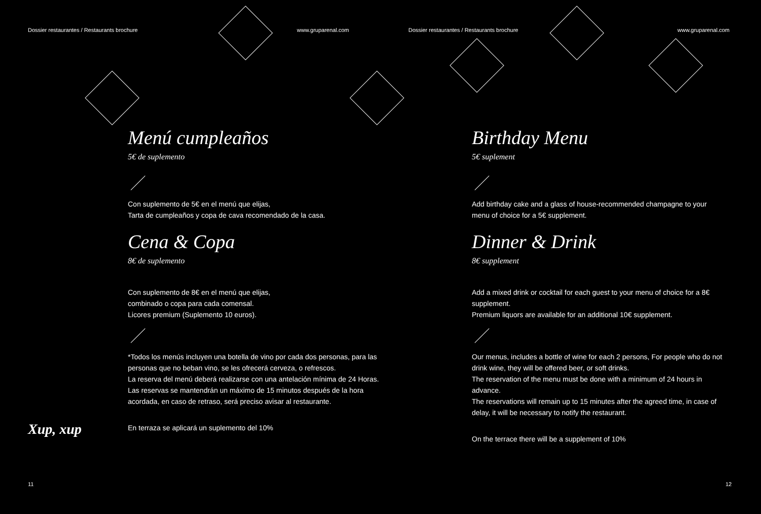Dossier restaurantes / Restaurants brochure www.gruparenal.com
Menú cumpleaños
5€ de suplemento
Con suplemento de 5€ en el menú que elijas,
Tarta de cumpleaños y copa de cava recomendado de la casa.
Cena & Copa
8€ de suplemento
Con suplemento de 8€ en el menú que elijas,
combinado o copa para cada comensal.
Licores premium (Suplemento 10 euros).
*Todos los menús incluyen una botella de vino por cada dos personas, para las personas que no beban vino, se les ofrecerá cerveza, o refrescos.
La reserva del menú deberá realizarse con una antelación mínima de 24 Horas.
Las reservas se mantendrán un máximo de 15 minutos después de la hora acordada, en caso de retraso, será preciso avisar al restaurante.
En terraza se aplicará un suplemento del 10%
Xup, xup
11
Dossier restaurantes / Restaurants brochure www.gruparenal.com
Birthday Menu
5€ suplement
Add birthday cake and a glass of house-recommended champagne to your menu of choice for a 5€ supplement.
Dinner & Drink
8€ supplement
Add a mixed drink or cocktail for each guest to your menu of choice for a 8€ supplement.
Premium liquors are available for an additional 10€ supplement.
Our menus, includes a bottle of wine for each 2 persons, For people who do not drink wine, they will be offered beer, or soft drinks.
The reservation of the menu must be done with a minimum of 24 hours in advance.
The reservations will remain up to 15 minutes after the agreed time, in case of delay, it will be necessary to notify the restaurant.
On the terrace there will be a supplement of 10%
12